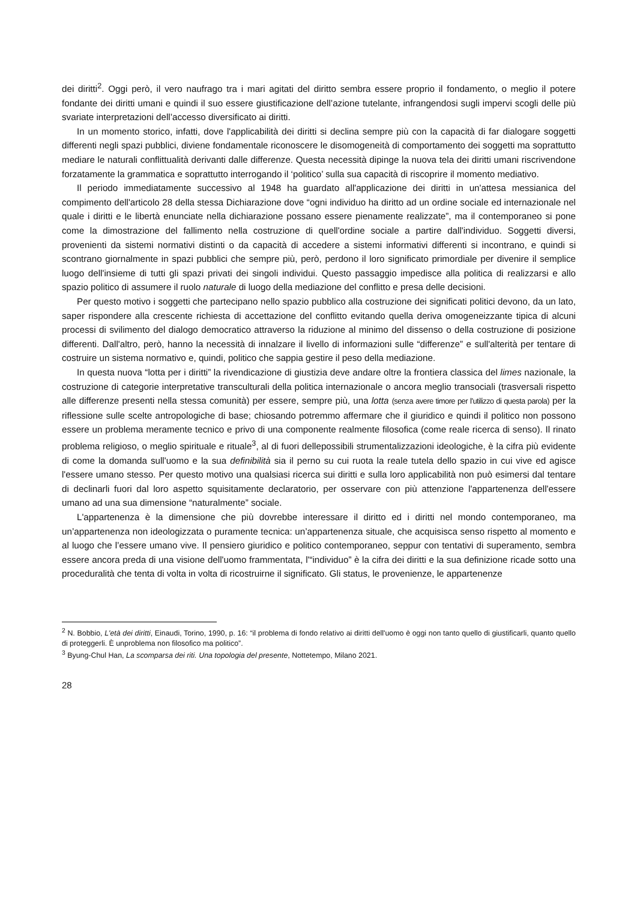dei diritti<sup>2</sup>. Oggi però, il vero naufrago tra i mari agitati del diritto sembra essere proprio il fondamento, o meglio il potere fondante dei diritti umani e quindi il suo essere giustificazione dell’azione tutelante, infrangendosi sugli impervi scogli delle più svariate interpretazioni dell’accesso diversificato ai diritti.
In un momento storico, infatti, dove l'applicabilità dei diritti si declina sempre più con la capacità di far dialogare soggetti differenti negli spazi pubblici, diviene fondamentale riconoscere le disomogeneità di comportamento dei soggetti ma soprattutto mediare le naturali conflittualità derivanti dalle differenze. Questa necessità dipinge la nuova tela dei diritti umani riscrivendone forzatamente la grammatica e soprattutto interrogando il ‘politico’ sulla sua capacità di riscoprire il momento mediativo.
Il periodo immediatamente successivo al 1948 ha guardato all'applicazione dei diritti in un'attesa messianica del compimento dell'articolo 28 della stessa Dichiarazione dove “ogni individuo ha diritto ad un ordine sociale ed internazionale nel quale i diritti e le libertà enunciate nella dichiarazione possano essere pienamente realizzate”, ma il contemporaneo si pone come la dimostrazione del fallimento nella costruzione di quell'ordine sociale a partire dall'individuo. Soggetti diversi, provenienti da sistemi normativi distinti o da capacità di accedere a sistemi informativi differenti si incontrano, e quindi si scontrano giornalmente in spazi pubblici che sempre più, però, perdono il loro significato primordiale per divenire il semplice luogo dell'insieme di tutti gli spazi privati dei singoli individui. Questo passaggio impedisce alla politica di realizzarsi e allo spazio politico di assumere il ruolo naturale di luogo della mediazione del conflitto e presa delle decisioni.
Per questo motivo i soggetti che partecipano nello spazio pubblico alla costruzione dei significati politici devono, da un lato, saper rispondere alla crescente richiesta di accettazione del conflitto evitando quella deriva omogeneizzante tipica di alcuni processi di svilimento del dialogo democratico attraverso la riduzione al minimo del dissenso o della costruzione di posizione differenti. Dall'altro, però, hanno la necessità di innalzare il livello di informazioni sulle “differenze” e sull'alterità per tentare di costruire un sistema normativo e, quindi, politico che sappia gestire il peso della mediazione.
In questa nuova “lotta per i diritti” la rivendicazione di giustizia deve andare oltre la frontiera classica del limes nazionale, la costruzione di categorie interpretative transculturali della politica internazionale o ancora meglio transociali (trasversali rispetto alle differenze presenti nella stessa comunità) per essere, sempre più, una lotta (senza avere timore per l’utilizzo di questa parola) per la riflessione sulle scelte antropologiche di base; chiosando potremmo affermare che il giuridico e quindi il politico non possono essere un problema meramente tecnico e privo di una componente realmente filosofica (come reale ricerca di senso). Il rinato problema religioso, o meglio spirituale e rituale<sup>3</sup>, al di fuori dellepossibili strumentalizzazioni ideologiche, è la cifra più evidente di come la domanda sull'uomo e la sua definibilità sia il perno su cui ruota la reale tutela dello spazio in cui vive ed agisce l'essere umano stesso. Per questo motivo una qualsiasi ricerca sui diritti e sulla loro applicabilità non può esimersi dal tentare di declinarli fuori dal loro aspetto squisitamente declaratorio, per osservare con più attenzione l'appartenenza dell'essere umano ad una sua dimensione “naturalmente” sociale.
L'appartenenza è la dimensione che più dovrebbe interessare il diritto ed i diritti nel mondo contemporaneo, ma un’appartenenza non ideologizzata o puramente tecnica: un’appartenenza situale, che acquisisca senso rispetto al momento e al luogo che l’essere umano vive. Il pensiero giuridico e politico contemporaneo, seppur con tentativi di superamento, sembra essere ancora preda di una visione dell'uomo frammentata, l'“individuo” è la cifra dei diritti e la sua definizione ricade sotto una proceduralità che tenta di volta in volta di ricostruirne il significato. Gli status, le provenienze, le appartenenze
<sup>2</sup> N. Bobbio, L'età dei diritti, Einaudi, Torino, 1990, p. 16: “il problema di fondo relativo ai diritti dell'uomo è oggi non tanto quello di giustificarli, quanto quello di proteggerli. È unproblema non filosofico ma politico”.
<sup>3</sup> Byung-Chul Han, La scomparsa dei riti. Una topologia del presente, Nottetempo, Milano 2021.
28